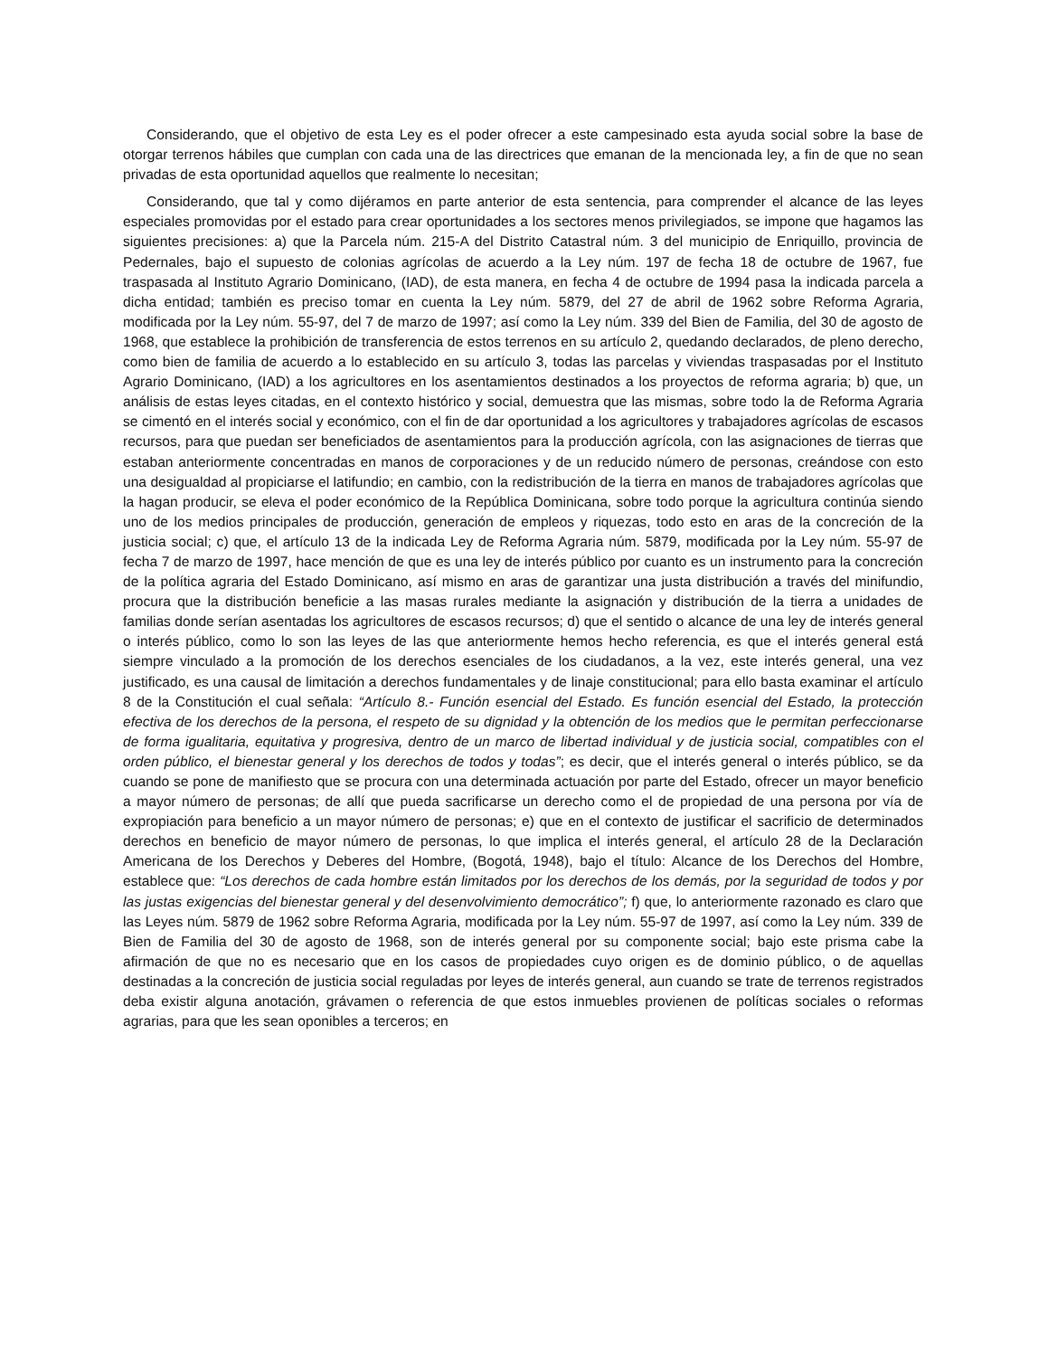Considerando, que el objetivo de esta Ley es el poder ofrecer a este campesinado esta ayuda social sobre la base de otorgar terrenos hábiles que cumplan con cada una de las directrices que emanan de la mencionada ley, a fin de que no sean privadas de esta oportunidad aquellos que realmente lo necesitan;
Considerando, que tal y como dijéramos en parte anterior de esta sentencia, para comprender el alcance de las leyes especiales promovidas por el estado para crear oportunidades a los sectores menos privilegiados, se impone que hagamos las siguientes precisiones: a) que la Parcela núm. 215-A del Distrito Catastral núm. 3 del municipio de Enriquillo, provincia de Pedernales, bajo el supuesto de colonias agrícolas de acuerdo a la Ley núm. 197 de fecha 18 de octubre de 1967, fue traspasada al Instituto Agrario Dominicano, (IAD), de esta manera, en fecha 4 de octubre de 1994 pasa la indicada parcela a dicha entidad; también es preciso tomar en cuenta la Ley núm. 5879, del 27 de abril de 1962 sobre Reforma Agraria, modificada por la Ley núm. 55-97, del 7 de marzo de 1997; así como la Ley núm. 339 del Bien de Familia, del 30 de agosto de 1968, que establece la prohibición de transferencia de estos terrenos en su artículo 2, quedando declarados, de pleno derecho, como bien de familia de acuerdo a lo establecido en su artículo 3, todas las parcelas y viviendas traspasadas por el Instituto Agrario Dominicano, (IAD) a los agricultores en los asentamientos destinados a los proyectos de reforma agraria; b) que, un análisis de estas leyes citadas, en el contexto histórico y social, demuestra que las mismas, sobre todo la de Reforma Agraria se cimentó en el interés social y económico, con el fin de dar oportunidad a los agricultores y trabajadores agrícolas de escasos recursos, para que puedan ser beneficiados de asentamientos para la producción agrícola, con las asignaciones de tierras que estaban anteriormente concentradas en manos de corporaciones y de un reducido número de personas, creándose con esto una desigualdad al propiciarse el latifundio; en cambio, con la redistribución de la tierra en manos de trabajadores agrícolas que la hagan producir, se eleva el poder económico de la República Dominicana, sobre todo porque la agricultura continúa siendo uno de los medios principales de producción, generación de empleos y riquezas, todo esto en aras de la concreción de la justicia social; c) que, el artículo 13 de la indicada Ley de Reforma Agraria núm. 5879, modificada por la Ley núm. 55-97 de fecha 7 de marzo de 1997, hace mención de que es una ley de interés público por cuanto es un instrumento para la concreción de la política agraria del Estado Dominicano, así mismo en aras de garantizar una justa distribución a través del minifundio, procura que la distribución beneficie a las masas rurales mediante la asignación y distribución de la tierra a unidades de familias donde serían asentadas los agricultores de escasos recursos; d) que el sentido o alcance de una ley de interés general o interés público, como lo son las leyes de las que anteriormente hemos hecho referencia, es que el interés general está siempre vinculado a la promoción de los derechos esenciales de los ciudadanos, a la vez, este interés general, una vez justificado, es una causal de limitación a derechos fundamentales y de linaje constitucional; para ello basta examinar el artículo 8 de la Constitución el cual señala: “Artículo 8.- Función esencial del Estado. Es función esencial del Estado, la protección efectiva de los derechos de la persona, el respeto de su dignidad y la obtención de los medios que le permitan perfeccionarse de forma igualitaria, equitativa y progresiva, dentro de un marco de libertad individual y de justicia social, compatibles con el orden público, el bienestar general y los derechos de todos y todas”; es decir, que el interés general o interés público, se da cuando se pone de manifiesto que se procura con una determinada actuación por parte del Estado, ofrecer un mayor beneficio a mayor número de personas; de allí que pueda sacrificarse un derecho como el de propiedad de una persona por vía de expropiación para beneficio a un mayor número de personas; e) que en el contexto de justificar el sacrificio de determinados derechos en beneficio de mayor número de personas, lo que implica el interés general, el artículo 28 de la Declaración Americana de los Derechos y Deberes del Hombre, (Bogotá, 1948), bajo el título: Alcance de los Derechos del Hombre, establece que: “Los derechos de cada hombre están limitados por los derechos de los demás, por la seguridad de todos y por las justas exigencias del bienestar general y del desenvolvimiento democrático”; f) que, lo anteriormente razonado es claro que las Leyes núm. 5879 de 1962 sobre Reforma Agraria, modificada por la Ley núm. 55-97 de 1997, así como la Ley núm. 339 de Bien de Familia del 30 de agosto de 1968, son de interés general por su componente social; bajo este prisma cabe la afirmación de que no es necesario que en los casos de propiedades cuyo origen es de dominio público, o de aquellas destinadas a la concreción de justicia social reguladas por leyes de interés general, aun cuando se trate de terrenos registrados deba existir alguna anotación, grávamen o referencia de que estos inmuebles provienen de políticas sociales o reformas agrarias, para que les sean oponibles a terceros; en